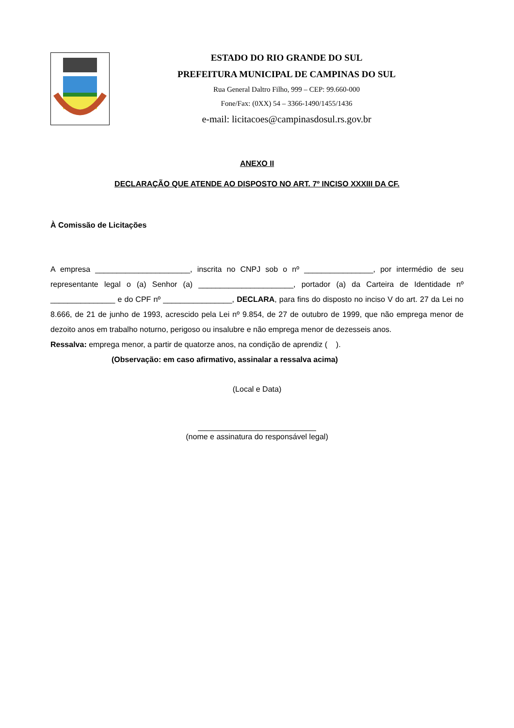ESTADO DO RIO GRANDE DO SUL
PREFEITURA MUNICIPAL DE CAMPINAS DO SUL
Rua General Daltro Filho, 999 – CEP: 99.660-000
Fone/Fax: (0XX) 54 – 3366-1490/1455/1436
e-mail: licitacoes@campinasdosul.rs.gov.br
ANEXO II
DECLARAÇÃO QUE ATENDE AO DISPOSTO NO ART. 7º INCISO XXXIII DA CF.
À Comissão de Licitações
A empresa ______________________, inscrita no CNPJ sob o nº ________________, por intermédio de seu representante legal o (a) Senhor (a) ______________________, portador (a) da Carteira de Identidade nº _______________ e do CPF nº ________________, DECLARA, para fins do disposto no inciso V do art. 27 da Lei no 8.666, de 21 de junho de 1993, acrescido pela Lei nº 9.854, de 27 de outubro de 1999, que não emprega menor de dezoito anos em trabalho noturno, perigoso ou insalubre e não emprega menor de dezesseis anos.
Ressalva: emprega menor, a partir de quatorze anos, na condição de aprendiz ( ).
(Observação: em caso afirmativo, assinalar a ressalva acima)
(Local e Data)
(nome e assinatura do responsável legal)